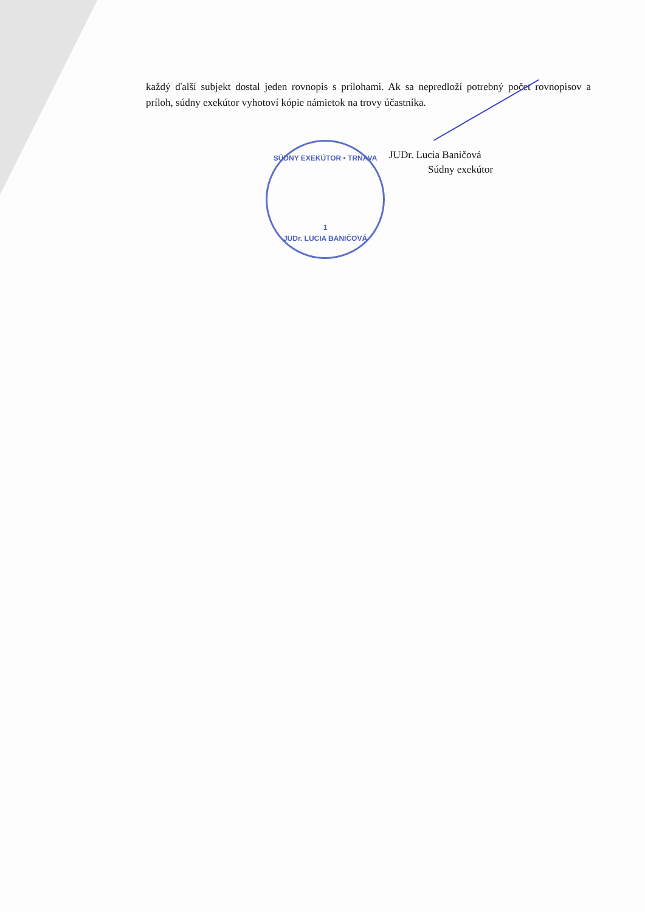každý ďalší subjekt dostal jeden rovnopis s prílohami. Ak sa nepredloží potrebný počet rovnopisov a príloh, súdny exekútor vyhotoví kópie námietok na trovy účastníka.
JUDr. Lucia Baničová
Súdny exekútor
SÚDNY EXEKÚTOR • TRNAVA
1
JUDr. LUCIA BANIČOVÁ